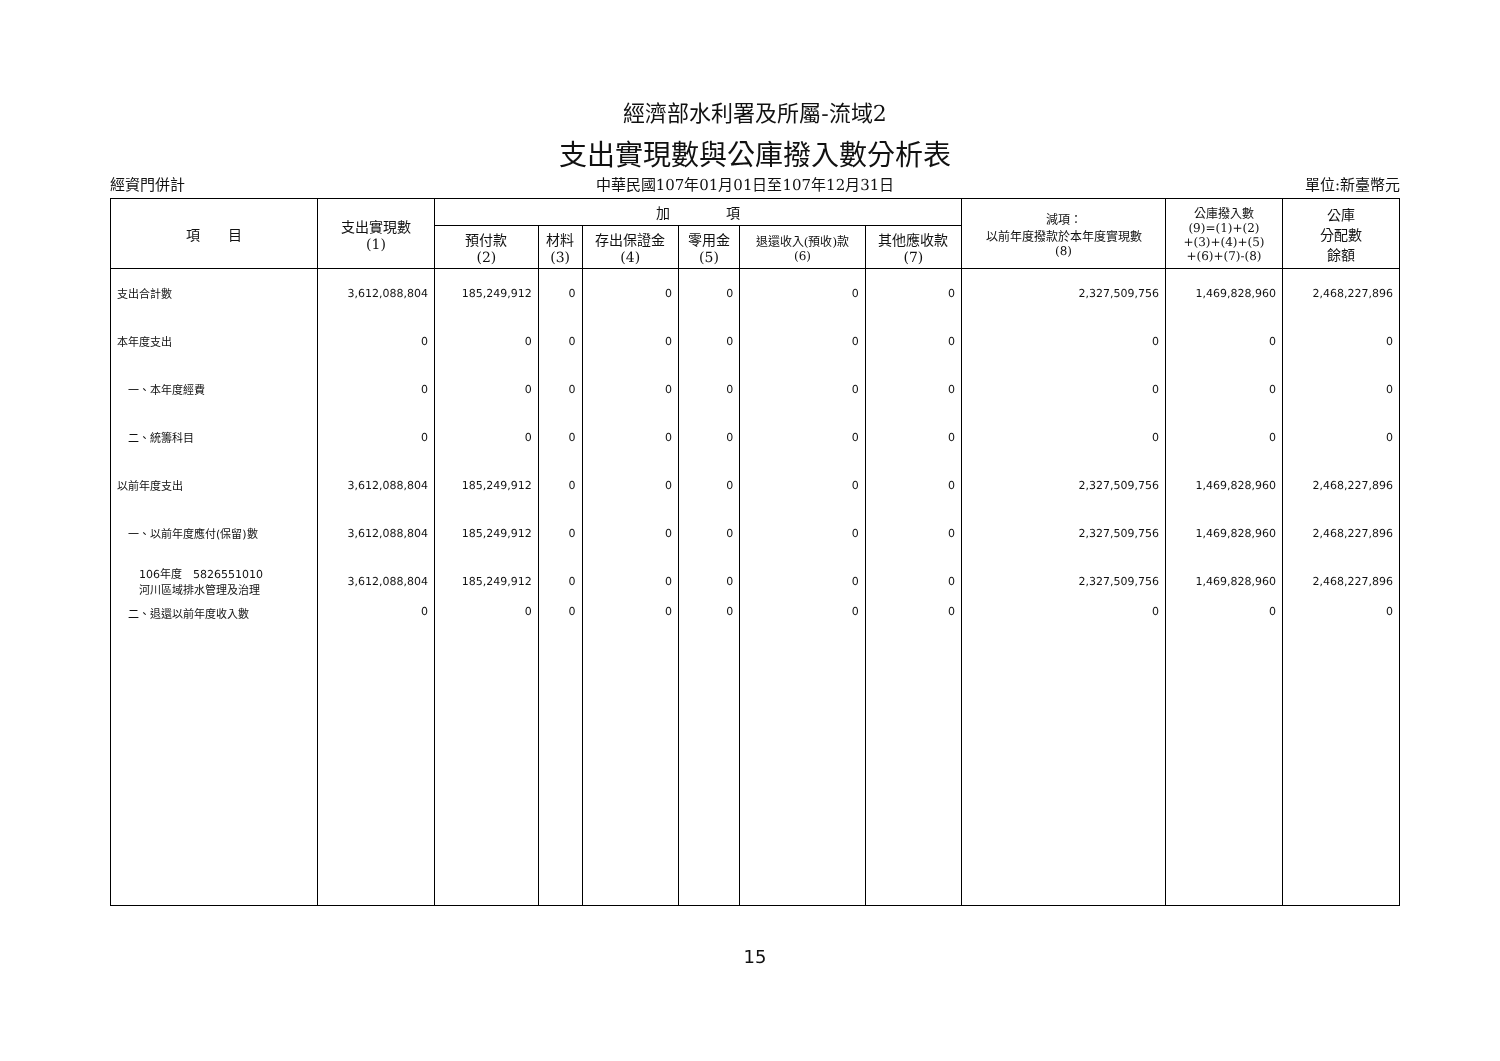經濟部水利署及所屬-流域2
支出實現數與公庫撥入數分析表
經資門併計 中華民國107年01月01日至107年12月31日 單位:新臺幣元
| 項 目 | 支出實現數 (1) | 加 項 | | | | | | 減項： 以前年度撥款於本年度實現數 (8) | 公庫撥入數 (9)=(1)+(2) +(3)+(4)+(5) +(6)+(7)-(8) | 公庫 分配數 餘額 |
| --- | --- | --- | --- | --- | --- | --- | --- | --- | --- | --- |
| | | 預付款 (2) | 材料 (3) | 存出保證金 (4) | 零用金 (5) | 退還收入(預收)款 (6) | 其他應收款 (7) | | | |
| 支出合計數 | 3,612,088,804 | 185,249,912 | 0 | 0 | 0 | 0 | 0 | 2,327,509,756 | 1,469,828,960 | 2,468,227,896 |
| 本年度支出 | 0 | 0 | 0 | 0 | 0 | 0 | 0 | 0 | 0 | 0 |
| 一、本年度經費 | 0 | 0 | 0 | 0 | 0 | 0 | 0 | 0 | 0 | 0 |
| 二、統籌科目 | 0 | 0 | 0 | 0 | 0 | 0 | 0 | 0 | 0 | 0 |
| 以前年度支出 | 3,612,088,804 | 185,249,912 | 0 | 0 | 0 | 0 | 0 | 2,327,509,756 | 1,469,828,960 | 2,468,227,896 |
| 一、以前年度應付(保留)數 | 3,612,088,804 | 185,249,912 | 0 | 0 | 0 | 0 | 0 | 2,327,509,756 | 1,469,828,960 | 2,468,227,896 |
| 106年度 5826551010 河川區域排水管理及治理 | 3,612,088,804 | 185,249,912 | 0 | 0 | 0 | 0 | 0 | 2,327,509,756 | 1,469,828,960 | 2,468,227,896 |
| 二、退還以前年度收入數 | 0 | 0 | 0 | 0 | 0 | 0 | 0 | 0 | 0 | 0 |
15